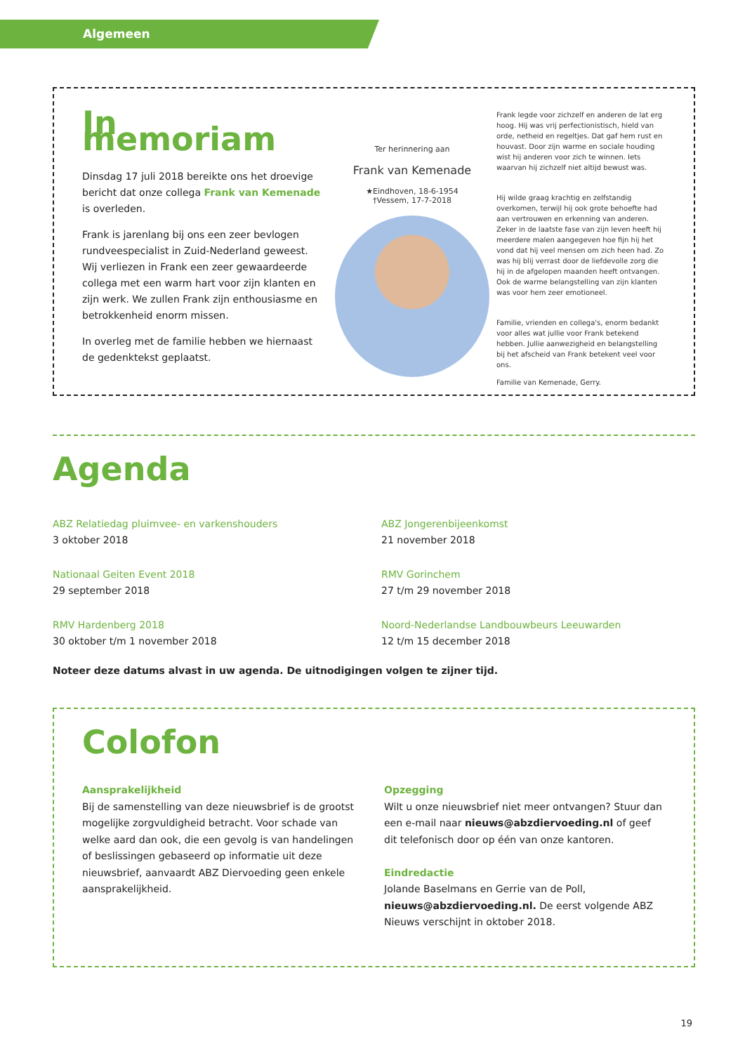Algemeen
In memoriam
Dinsdag 17 juli 2018 bereikte ons het droevige bericht dat onze collega Frank van Kemenade is overleden.
Frank is jarenlang bij ons een zeer bevlogen rundveespecialist in Zuid-Nederland geweest. Wij verliezen in Frank een zeer gewaardeerde collega met een warm hart voor zijn klanten en zijn werk. We zullen Frank zijn enthousiasme en betrokkenheid enorm missen.
In overleg met de familie hebben we hiernaast de gedenktekst geplaatst.
Ter herinnering aan
Frank van Kemenade
★Eindhoven, 18-6-1954
†Vessem, 17-7-2018
Frank legde voor zichzelf en anderen de lat erg hoog. Hij was vrij perfectionistisch, hield van orde, netheid en regeltjes. Dat gaf hem rust en houvast. Door zijn warme en sociale houding wist hij anderen voor zich te winnen. Iets waarvan hij zichzelf niet altijd bewust was.
Hij wilde graag krachtig en zelfstandig overkomen, terwijl hij ook grote behoefte had aan vertrouwen en erkenning van anderen. Zeker in de laatste fase van zijn leven heeft hij meerdere malen aangegeven hoe fijn hij het vond dat hij veel mensen om zich heen had. Zo was hij blij verrast door de liefdevolle zorg die hij in de afgelopen maanden heeft ontvangen. Ook de warme belangstelling van zijn klanten was voor hem zeer emotioneel.
Familie, vrienden en collega's, enorm bedankt voor alles wat jullie voor Frank betekend hebben. Jullie aanwezigheid en belangstelling bij het afscheid van Frank betekent veel voor ons.
Familie van Kemenade, Gerry.
Agenda
ABZ Relatiedag pluimvee- en varkenshouders
3 oktober 2018
ABZ Jongerenbijeenkomst
21 november 2018
Nationaal Geiten Event 2018
29 september 2018
RMV Gorinchem
27 t/m 29 november 2018
RMV Hardenberg 2018
30 oktober t/m 1 november 2018
Noord-Nederlandse Landbouwbeurs Leeuwarden
12 t/m 15 december 2018
Noteer deze datums alvast in uw agenda. De uitnodigingen volgen te zijner tijd.
Colofon
Aansprakelijkheid
Bij de samenstelling van deze nieuwsbrief is de grootst mogelijke zorgvuldigheid betracht. Voor schade van welke aard dan ook, die een gevolg is van handelingen of beslissingen gebaseerd op informatie uit deze nieuwsbrief, aanvaardt ABZ Diervoeding geen enkele aansprakelijkheid.
Opzegging
Wilt u onze nieuwsbrief niet meer ontvangen? Stuur dan een e-mail naar nieuws@abzdiervoeding.nl of geef dit telefonisch door op één van onze kantoren.
Eindredactie
Jolande Baselmans en Gerrie van de Poll, nieuws@abzdiervoeding.nl. De eerst volgende ABZ Nieuws verschijnt in oktober 2018.
19